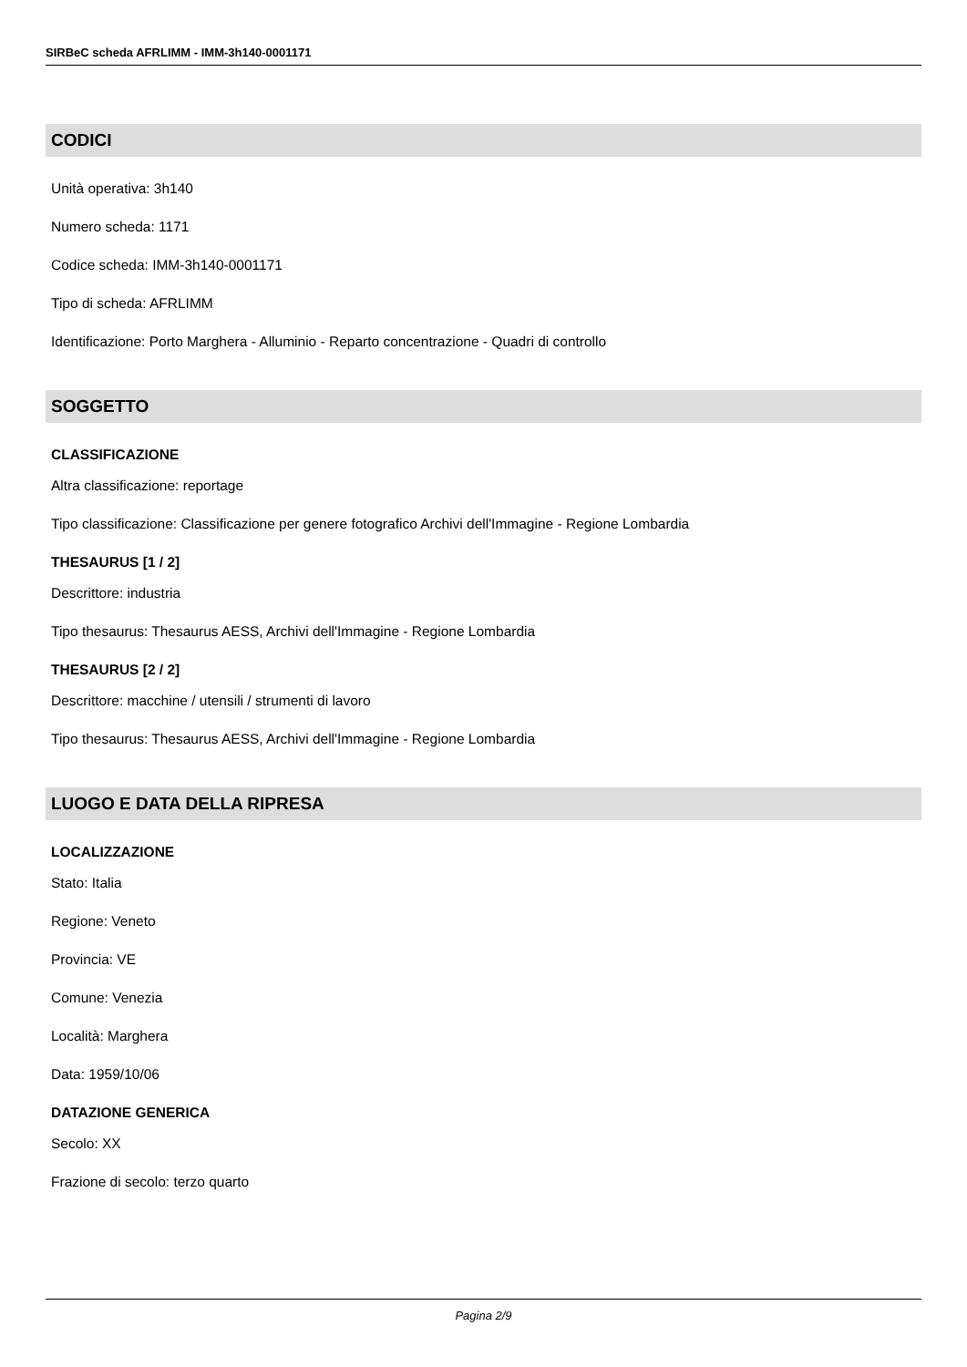SIRBeC scheda AFRLIMM - IMM-3h140-0001171
CODICI
Unità operativa: 3h140
Numero scheda: 1171
Codice scheda: IMM-3h140-0001171
Tipo di scheda: AFRLIMM
Identificazione: Porto Marghera - Alluminio - Reparto concentrazione - Quadri di controllo
SOGGETTO
CLASSIFICAZIONE
Altra classificazione: reportage
Tipo classificazione: Classificazione per genere fotografico Archivi dell'Immagine - Regione Lombardia
THESAURUS [1 / 2]
Descrittore: industria
Tipo thesaurus: Thesaurus AESS, Archivi dell'Immagine - Regione Lombardia
THESAURUS [2 / 2]
Descrittore: macchine / utensili / strumenti di lavoro
Tipo thesaurus: Thesaurus AESS, Archivi dell'Immagine - Regione Lombardia
LUOGO E DATA DELLA RIPRESA
LOCALIZZAZIONE
Stato: Italia
Regione: Veneto
Provincia: VE
Comune: Venezia
Località: Marghera
Data: 1959/10/06
DATAZIONE GENERICA
Secolo: XX
Frazione di secolo: terzo quarto
Pagina 2/9